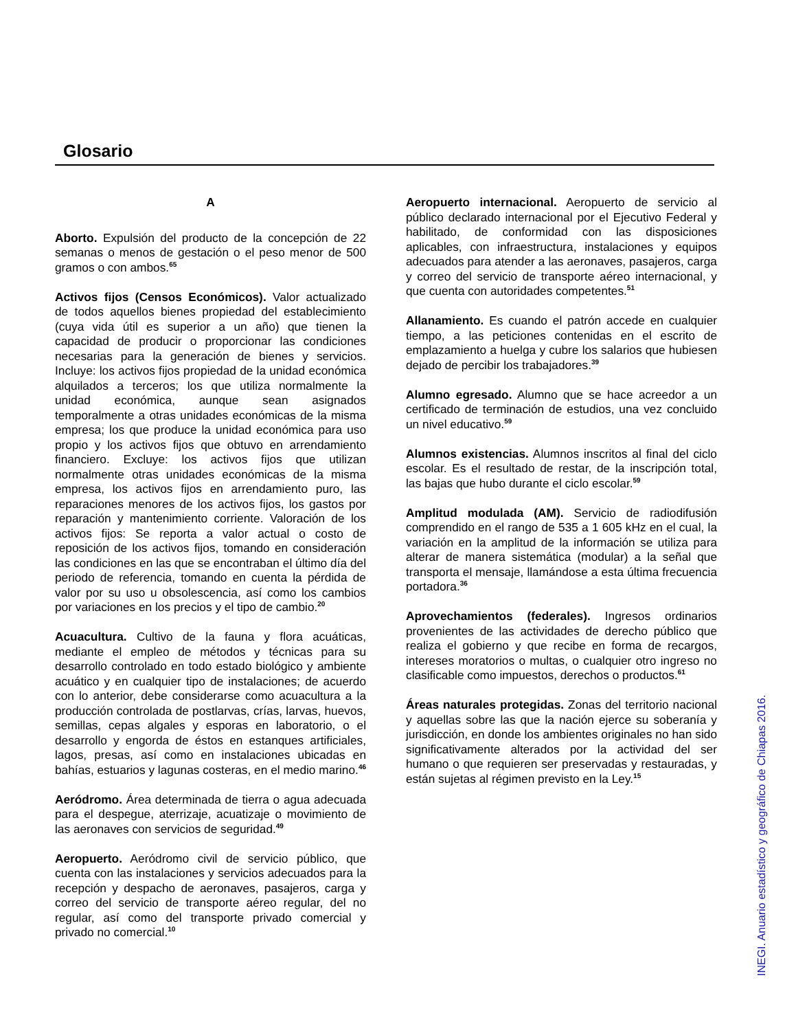Glosario
A
Aborto. Expulsión del producto de la concepción de 22 semanas o menos de gestación o el peso menor de 500 gramos o con ambos.<sup>65</sup>
Activos fijos (Censos Económicos). Valor actualizado de todos aquellos bienes propiedad del establecimiento (cuya vida útil es superior a un año) que tienen la capacidad de producir o proporcionar las condiciones necesarias para la generación de bienes y servicios. Incluye: los activos fijos propiedad de la unidad económica alquilados a terceros; los que utiliza normalmente la unidad económica, aunque sean asignados temporalmente a otras unidades económicas de la misma empresa; los que produce la unidad económica para uso propio y los activos fijos que obtuvo en arrendamiento financiero. Excluye: los activos fijos que utilizan normalmente otras unidades económicas de la misma empresa, los activos fijos en arrendamiento puro, las reparaciones menores de los activos fijos, los gastos por reparación y mantenimiento corriente. Valoración de los activos fijos: Se reporta a valor actual o costo de reposición de los activos fijos, tomando en consideración las condiciones en las que se encontraban el último día del periodo de referencia, tomando en cuenta la pérdida de valor por su uso u obsolescencia, así como los cambios por variaciones en los precios y el tipo de cambio.<sup>20</sup>
Acuacultura. Cultivo de la fauna y flora acuáticas, mediante el empleo de métodos y técnicas para su desarrollo controlado en todo estado biológico y ambiente acuático y en cualquier tipo de instalaciones; de acuerdo con lo anterior, debe considerarse como acuacultura a la producción controlada de postlarvas, crías, larvas, huevos, semillas, cepas algales y esporas en laboratorio, o el desarrollo y engorda de éstos en estanques artificiales, lagos, presas, así como en instalaciones ubicadas en bahías, estuarios y lagunas costeras, en el medio marino.<sup>46</sup>
Aeródromo. Área determinada de tierra o agua adecuada para el despegue, aterrizaje, acuatizaje o movimiento de las aeronaves con servicios de seguridad.<sup>49</sup>
Aeropuerto. Aeródromo civil de servicio público, que cuenta con las instalaciones y servicios adecuados para la recepción y despacho de aeronaves, pasajeros, carga y correo del servicio de transporte aéreo regular, del no regular, así como del transporte privado comercial y privado no comercial.<sup>10</sup>
Aeropuerto internacional. Aeropuerto de servicio al público declarado internacional por el Ejecutivo Federal y habilitado, de conformidad con las disposiciones aplicables, con infraestructura, instalaciones y equipos adecuados para atender a las aeronaves, pasajeros, carga y correo del servicio de transporte aéreo internacional, y que cuenta con autoridades competentes.<sup>51</sup>
Allanamiento. Es cuando el patrón accede en cualquier tiempo, a las peticiones contenidas en el escrito de emplazamiento a huelga y cubre los salarios que hubiesen dejado de percibir los trabajadores.<sup>39</sup>
Alumno egresado. Alumno que se hace acreedor a un certificado de terminación de estudios, una vez concluido un nivel educativo.<sup>59</sup>
Alumnos existencias. Alumnos inscritos al final del ciclo escolar. Es el resultado de restar, de la inscripción total, las bajas que hubo durante el ciclo escolar.<sup>59</sup>
Amplitud modulada (AM). Servicio de radiodifusión comprendido en el rango de 535 a 1 605 kHz en el cual, la variación en la amplitud de la información se utiliza para alterar de manera sistemática (modular) a la señal que transporta el mensaje, llamándose a esta última frecuencia portadora.<sup>36</sup>
Aprovechamientos (federales). Ingresos ordinarios provenientes de las actividades de derecho público que realiza el gobierno y que recibe en forma de recargos, intereses moratorios o multas, o cualquier otro ingreso no clasificable como impuestos, derechos o productos.<sup>61</sup>
Áreas naturales protegidas. Zonas del territorio nacional y aquellas sobre las que la nación ejerce su soberanía y jurisdicción, en donde los ambientes originales no han sido significativamente alterados por la actividad del ser humano o que requieren ser preservadas y restauradas, y están sujetas al régimen previsto en la Ley.<sup>15</sup>
INEGI. Anuario estadístico y geográfico de Chiapas 2016.